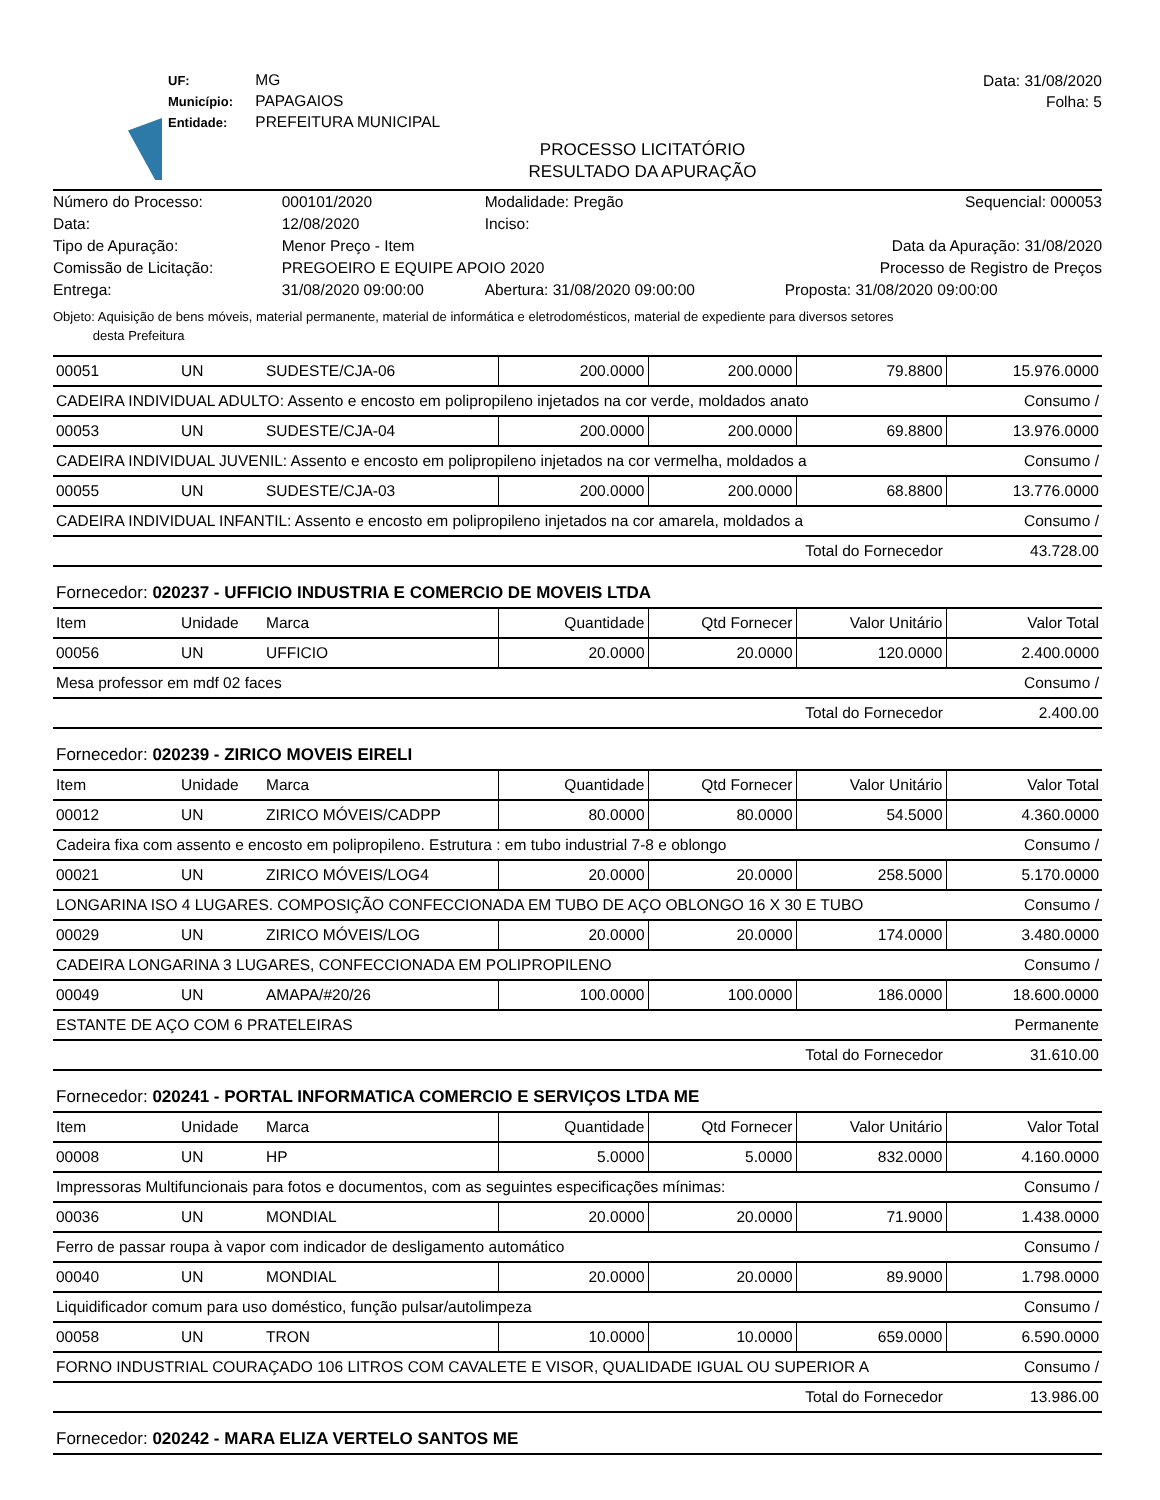UF: MG
Município: PAPAGAIOS
Entidade: PREFEITURA MUNICIPAL
Data: 31/08/2020
Folha: 5
PROCESSO LICITATÓRIO
RESULTADO DA APURAÇÃO
| Número do Processo: | 000101/2020 | Modalidade: Pregão | Sequencial: 000053 |
| Data: | 12/08/2020 | Inciso: | |
| Tipo de Apuração: | Menor Preço - Item | | Data da Apuração: 31/08/2020 |
| Comissão de Licitação: | PREGOEIRO E EQUIPE APOIO 2020 | | Processo de Registro de Preços |
| Entrega: | 31/08/2020 09:00:00 | Abertura: 31/08/2020 09:00:00 | Proposta: 31/08/2020 09:00:00 |
Objeto: Aquisição de bens móveis, material permanente, material de informática e eletrodomésticos, material de expediente para diversos setores
desta Prefeitura
| 00051 | UN | SUDESTE/CJA-06 | 200.0000 | 200.0000 | 79.8800 | 15.976.0000 |
| CADEIRA INDIVIDUAL ADULTO: Assento e encosto em polipropileno injetados na cor verde, moldados anato | | | | | | Consumo / |
| 00053 | UN | SUDESTE/CJA-04 | 200.0000 | 200.0000 | 69.8800 | 13.976.0000 |
| CADEIRA INDIVIDUAL JUVENIL: Assento e encosto em polipropileno injetados na cor vermelha, moldados a | | | | | | Consumo / |
| 00055 | UN | SUDESTE/CJA-03 | 200.0000 | 200.0000 | 68.8800 | 13.776.0000 |
| CADEIRA INDIVIDUAL INFANTIL: Assento e encosto em polipropileno injetados na cor amarela, moldados a | | | | | | Consumo / |
| Total do Fornecedor | | | | | | 43.728.00 |
| Fornecedor: 020237 - UFFICIO INDUSTRIA E COMERCIO DE MOVEIS LTDA | | | | | | |
| Item | Unidade | Marca | Quantidade | Qtd Fornecer | Valor Unitário | Valor Total |
| 00056 | UN | UFFICIO | 20.0000 | 20.0000 | 120.0000 | 2.400.0000 |
| Mesa professor em mdf 02 faces | | | | | | Consumo / |
| Total do Fornecedor | | | | | | 2.400.00 |
| Fornecedor: 020239 - ZIRICO MOVEIS EIRELI | | | | | | |
| Item | Unidade | Marca | Quantidade | Qtd Fornecer | Valor Unitário | Valor Total |
| 00012 | UN | ZIRICO MÓVEIS/CADPP | 80.0000 | 80.0000 | 54.5000 | 4.360.0000 |
| Cadeira fixa com assento e encosto em polipropileno. Estrutura : em tubo industrial 7-8 e oblongo | | | | | | Consumo / |
| 00021 | UN | ZIRICO MÓVEIS/LOG4 | 20.0000 | 20.0000 | 258.5000 | 5.170.0000 |
| LONGARINA ISO 4 LUGARES. COMPOSIÇÃO CONFECCIONADA EM TUBO DE AÇO OBLONGO 16 X 30 E TUBO | | | | | | Consumo / |
| 00029 | UN | ZIRICO MÓVEIS/LOG | 20.0000 | 20.0000 | 174.0000 | 3.480.0000 |
| CADEIRA LONGARINA 3 LUGARES, CONFECCIONADA EM POLIPROPILENO | | | | | | Consumo / |
| 00049 | UN | AMAPA/#20/26 | 100.0000 | 100.0000 | 186.0000 | 18.600.0000 |
| ESTANTE DE AÇO COM 6 PRATELEIRAS | | | | | | Permanente |
| Total do Fornecedor | | | | | | 31.610.00 |
| Fornecedor: 020241 - PORTAL INFORMATICA COMERCIO E SERVIÇOS LTDA ME | | | | | | |
| Item | Unidade | Marca | Quantidade | Qtd Fornecer | Valor Unitário | Valor Total |
| 00008 | UN | HP | 5.0000 | 5.0000 | 832.0000 | 4.160.0000 |
| Impressoras Multifuncionais para fotos e documentos, com as seguintes especificações mínimas: | | | | | | Consumo / |
| 00036 | UN | MONDIAL | 20.0000 | 20.0000 | 71.9000 | 1.438.0000 |
| Ferro de passar roupa à vapor com indicador de desligamento automático | | | | | | Consumo / |
| 00040 | UN | MONDIAL | 20.0000 | 20.0000 | 89.9000 | 1.798.0000 |
| Liquidificador comum para uso doméstico, função pulsar/autolimpeza | | | | | | Consumo / |
| 00058 | UN | TRON | 10.0000 | 10.0000 | 659.0000 | 6.590.0000 |
| FORNO INDUSTRIAL COURAÇADO 106 LITROS COM CAVALETE E VISOR, QUALIDADE IGUAL OU SUPERIOR A | | | | | | Consumo / |
| Total do Fornecedor | | | | | | 13.986.00 |
| Fornecedor: 020242 - MARA ELIZA VERTELO SANTOS ME | | | | | | |